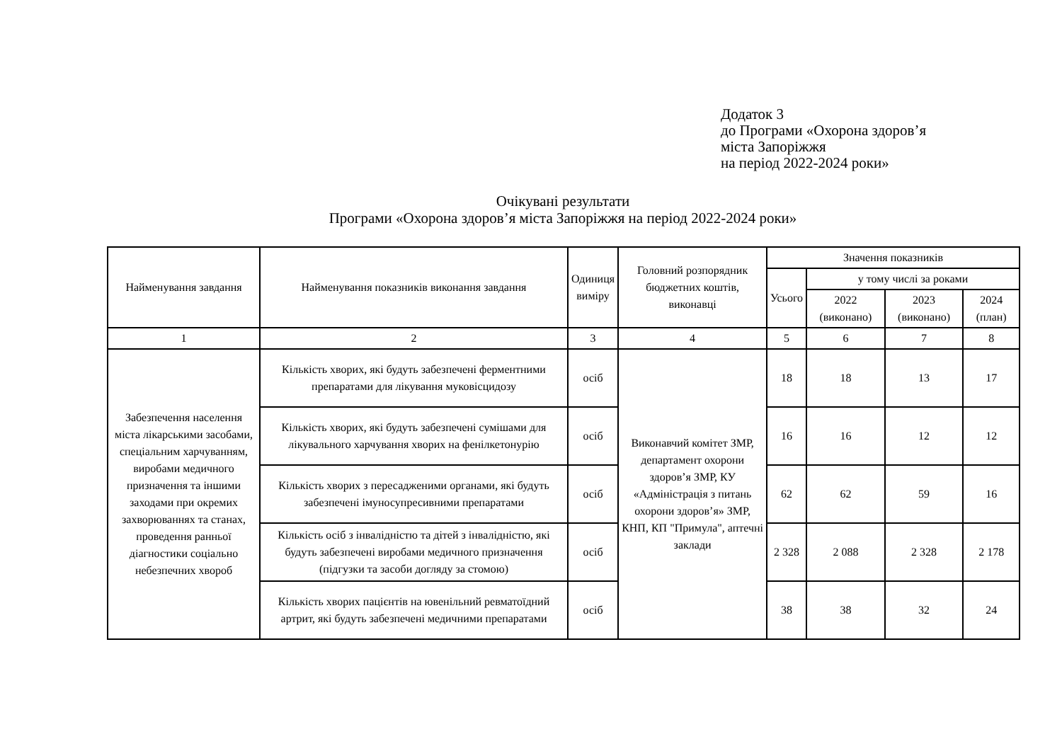Додаток 3
до Програми «Охорона здоров’я
міста Запоріжжя
на період 2022-2024 роки»
Очікувані результати
Програми «Охорона здоров’я міста Запоріжжя на період 2022-2024 роки»
| Найменування завдання | Найменування показників виконання завдання | Одиниця виміру | Головний розпорядник бюджетних коштів, виконавці | Значення показників | | | |
| --- | --- | --- | --- | --- | --- | --- | --- |
| | | | | Усього | у тому числі за роками | | |
| | | | | | 2022 (виконано) | 2023 (виконано) | 2024 (план) |
| 1 | 2 | 3 | 4 | 5 | 6 | 7 | 8 |
| Забезпечення населення міста лікарськими засобами, спеціальним харчуванням, виробами медичного призначення та іншими заходами при окремих захворюваннях та станах, проведення ранньої діагностики соціально небезпечних хвороб | Кількість хворих, які будуть забезпечені ферментними препаратами для лікування муковісцидозу | осіб | Виконавчий комітет ЗМР, департамент охорони здоров’я ЗМР, КУ «Адміністрація з питань охорони здоров’я» ЗМР, КНП, КП "Примула", аптечні заклади | 18 | 18 | 13 | 17 |
| | Кількість хворих, які будуть забезпечені сумішами для лікувального харчування хворих на фенілкетонурію | осіб | | 16 | 16 | 12 | 12 |
| | Кількість хворих з пересадженими органами, які будуть забезпечені імуносупресивними препаратами | осіб | | 62 | 62 | 59 | 16 |
| | Кількість осіб з інвалідністю та дітей з інвалідністю, які будуть забезпечені виробами медичного призначення (підгузки та засоби догляду за стомою) | осіб | | 2 328 | 2 088 | 2 328 | 2 178 |
| | Кількість хворих пацієнтів на ювенільний ревматоїдний артрит, які будуть забезпечені медичними препаратами | осіб | | 38 | 38 | 32 | 24 |